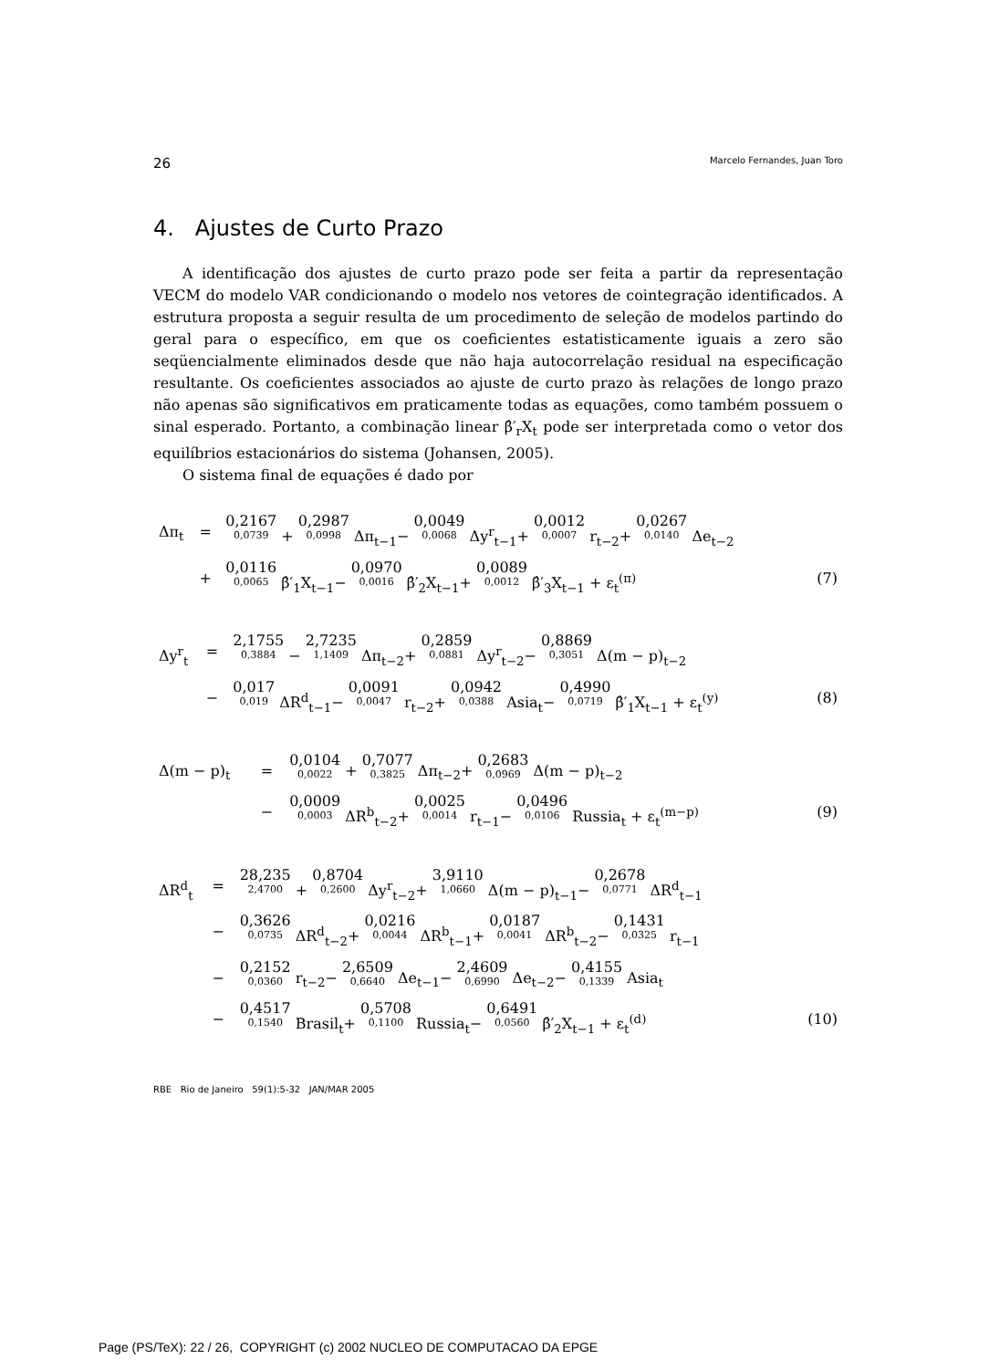26 Marcelo Fernandes, Juan Toro
4. Ajustes de Curto Prazo
A identificação dos ajustes de curto prazo pode ser feita a partir da representação VECM do modelo VAR condicionando o modelo nos vetores de cointegração identificados. A estrutura proposta a seguir resulta de um procedimento de seleção de modelos partindo do geral para o específico, em que os coeficientes estatisticamente iguais a zero são seqüencialmente eliminados desde que não haja autocorrelação residual na especificação resultante. Os coeficientes associados ao ajuste de curto prazo às relações de longo prazo não apenas são significativos em praticamente todas as equações, como também possuem o sinal esperado. Portanto, a combinação linear β̂′<sub>r</sub>X<sub>t</sub> pode ser interpretada como o vetor dos equilíbrios estacionários do sistema (Johansen, 2005).
O sistema final de equações é dado por
| Δπ<sub>t</sub> | = | 0,2167 0,0739 + 0,2987 0,0998 Δπ<sub>t−1</sub>− 0,0049 0,0068 Δy<sup>r</sup><sub>t−1</sub>+ 0,0012 0,0007 r<sub>t−2</sub>+ 0,0267 0,0140 Δe<sub>t−2</sub> | |
| | + | 0,0116 0,0065 β̂′<sub>1</sub>X<sub>t−1</sub>− 0,0970 0,0016 β̂′<sub>2</sub>X<sub>t−1</sub>+ 0,0089 0,0012 β̂′<sub>3</sub>X<sub>t−1</sub> + ε<sub>t</sub><sup>(π)</sup> | (7) |
| Δy<sup>r</sup><sub>t</sub> | = | 2,1755 0,3884 − 2,7235 1,1409 Δπ<sub>t−2</sub>+ 0,2859 0,0881 Δy<sup>r</sup><sub>t−2</sub>− 0,8869 0,3051 Δ(m − p)<sub>t−2</sub> | |
| | − | 0,017 0,019 ΔR<sup>d</sup><sub>t−1</sub>− 0,0091 0,0047 r<sub>t−2</sub>+ 0,0942 0,0388 Asia<sub>t</sub>− 0,4990 0,0719 β̂′<sub>1</sub>X<sub>t−1</sub> + ε<sub>t</sub><sup>(y)</sup> | (8) |
| Δ(m − p)<sub>t</sub> | = | 0,0104 0,0022 + 0,7077 0,3825 Δπ<sub>t−2</sub>+ 0,2683 0,0969 Δ(m − p)<sub>t−2</sub> | |
| | − | 0,0009 0,0003 ΔR<sup>b</sup><sub>t−2</sub>+ 0,0025 0,0014 r<sub>t−1</sub>− 0,0496 0,0106 Russia<sub>t</sub> + ε<sub>t</sub><sup>(m−p)</sup> | (9) |
| ΔR<sup>d</sup><sub>t</sub> | = | 28,235 2,4700 + 0,8704 0,2600 Δy<sup>r</sup><sub>t−2</sub>+ 3,9110 1,0660 Δ(m − p)<sub>t−1</sub>− 0,2678 0,0771 ΔR<sup>d</sup><sub>t−1</sub> | |
| | − | 0,3626 0,0735 ΔR<sup>d</sup><sub>t−2</sub>+ 0,0216 0,0044 ΔR<sup>b</sup><sub>t−1</sub>+ 0,0187 0,0041 ΔR<sup>b</sup><sub>t−2</sub>− 0,1431 0,0325 r<sub>t−1</sub> | |
| | − | 0,2152 0,0360 r<sub>t−2</sub>− 2,6509 0,6640 Δe<sub>t−1</sub>− 2,4609 0,6990 Δe<sub>t−2</sub>− 0,4155 0,1339 Asia<sub>t</sub> | |
| | − | 0,4517 0,1540 Brasil<sub>t</sub>+ 0,5708 0,1100 Russia<sub>t</sub>− 0,6491 0,0560 β̂′<sub>2</sub>X<sub>t−1</sub> + ε<sub>t</sub><sup>(d)</sup> | (10) |
RBE Rio de Janeiro 59(1):5-32 JAN/MAR 2005
Page (PS/TeX): 22 / 26, COPYRIGHT (c) 2002 NUCLEO DE COMPUTACAO DA EPGE